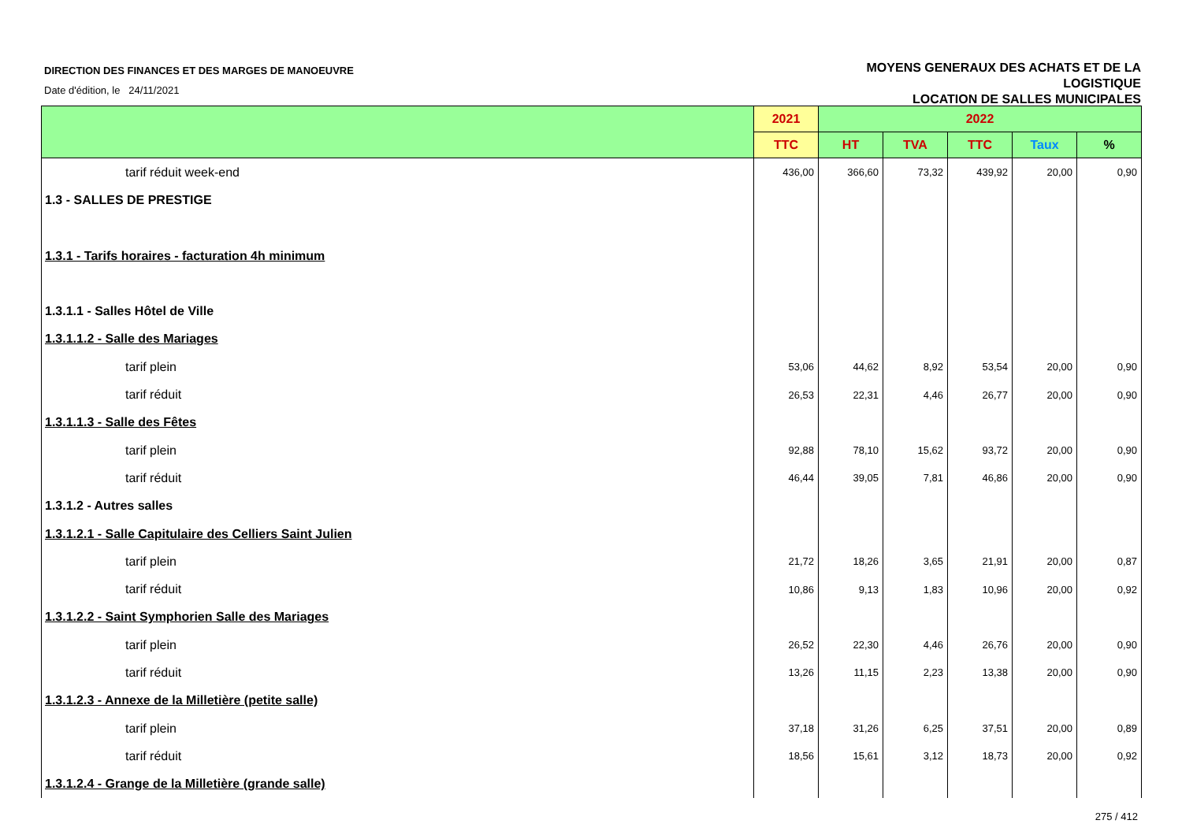DIRECTION DES FINANCES ET DES MARGES DE MANOEUVRE
Date d'édition, le 24/11/2021
MOYENS GENERAUX DES ACHATS ET DE LA
LOGISTIQUE
LOCATION DE SALLES MUNICIPALES
| | 2021 | 2022 | | | | |
| --- | --- | --- | --- | --- | --- | --- |
| | TTC | HT | TVA | TTC | Taux | % |
| tarif réduit week-end | 436,00 | 366,60 | 73,32 | 439,92 | 20,00 | 0,90 |
| 1.3 - SALLES DE PRESTIGE | | | | | | |
| 1.3.1 - Tarifs horaires - facturation 4h minimum | | | | | | |
| 1.3.1.1 - Salles Hôtel de Ville | | | | | | |
| 1.3.1.1.2 - Salle des Mariages | | | | | | |
| tarif plein | 53,06 | 44,62 | 8,92 | 53,54 | 20,00 | 0,90 |
| tarif réduit | 26,53 | 22,31 | 4,46 | 26,77 | 20,00 | 0,90 |
| 1.3.1.1.3 - Salle des Fêtes | | | | | | |
| tarif plein | 92,88 | 78,10 | 15,62 | 93,72 | 20,00 | 0,90 |
| tarif réduit | 46,44 | 39,05 | 7,81 | 46,86 | 20,00 | 0,90 |
| 1.3.1.2 - Autres salles | | | | | | |
| 1.3.1.2.1 - Salle Capitulaire des Celliers Saint Julien | | | | | | |
| tarif plein | 21,72 | 18,26 | 3,65 | 21,91 | 20,00 | 0,87 |
| tarif réduit | 10,86 | 9,13 | 1,83 | 10,96 | 20,00 | 0,92 |
| 1.3.1.2.2 - Saint Symphorien Salle des Mariages | | | | | | |
| tarif plein | 26,52 | 22,30 | 4,46 | 26,76 | 20,00 | 0,90 |
| tarif réduit | 13,26 | 11,15 | 2,23 | 13,38 | 20,00 | 0,90 |
| 1.3.1.2.3 - Annexe de la Milletière (petite salle) | | | | | | |
| tarif plein | 37,18 | 31,26 | 6,25 | 37,51 | 20,00 | 0,89 |
| tarif réduit | 18,56 | 15,61 | 3,12 | 18,73 | 20,00 | 0,92 |
| 1.3.1.2.4 - Grange de la Milletière (grande salle) | | | | | | |
275 / 412